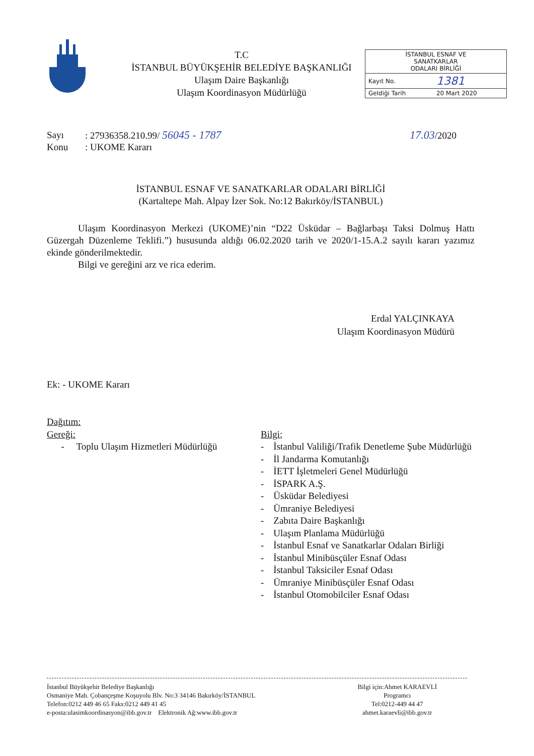T.C
İSTANBUL BÜYÜKŞEHİR BELEDİYE BAŞKANLIĞI
Ulaşım Daire Başkanlığı
Ulaşım Koordinasyon Müdürlüğü
| İSTANBUL ESNAF VE SANATKARLAR ODALARI BİRLİĞİ | |
| Kayıt No. | 1381 |
| Geldiği Tarih | 20 Mart 2020 |
| Sayı | : 27936358.210.99/ 56045 - 1787 | 17.03 /2020 |
| Konu | : UKOME Kararı | |
İSTANBUL ESNAF VE SANATKARLAR ODALARI BİRLİĞİ
(Kartaltepe Mah. Alpay İzer Sok. No:12 Bakırköy/İSTANBUL)
Ulaşım Koordinasyon Merkezi (UKOME)’nin “D22 Üsküdar – Bağlarbaşı Taksi Dolmuş Hattı Güzergah Düzenleme Teklifi.”) hususunda aldığı 06.02.2020 tarih ve 2020/1-15.A.2 sayılı kararı yazımız ekinde gönderilmektedir.
Bilgi ve gereğini arz ve rica ederim.
Erdal YALÇINKAYA
Ulaşım Koordinasyon Müdürü
Ek: - UKOME Kararı
Dağıtım:
Gereği:
- Toplu Ulaşım Hizmetleri Müdürlüğü
Bilgi;
- İstanbul Valiliği/Trafik Denetleme Şube Müdürlüğü
- İl Jandarma Komutanlığı
- İETT İşletmeleri Genel Müdürlüğü
- İSPARK A.Ş.
- Üsküdar Belediyesi
- Ümraniye Belediyesi
- Zabıta Daire Başkanlığı
- Ulaşım Planlama Müdürlüğü
- İstanbul Esnaf ve Sanatkarlar Odaları Birliği
- İstanbul Minibüsçüler Esnaf Odası
- İstanbul Taksiciler Esnaf Odası
- Ümraniye Minibüsçüler Esnaf Odası
- İstanbul Otomobilciler Esnaf Odası
İstanbul Büyükşehir Belediye Başkanlığı
Osmaniye Mah. Çobançeşme Koşuyolu Blv. No:3 34146 Bakırköy/İSTANBUL
Telefon:0212 449 46 65 Faks:0212 449 41 45
e-posta:ulasimkoordinasyon@ibb.gov.tr Elektronik Ağ:www.ibb.gov.tr
Bilgi için:Ahmet KARAEVLİ
Programcı
Tel:0212-449 44 47
ahmet.karaevli@ibb.gov.tr